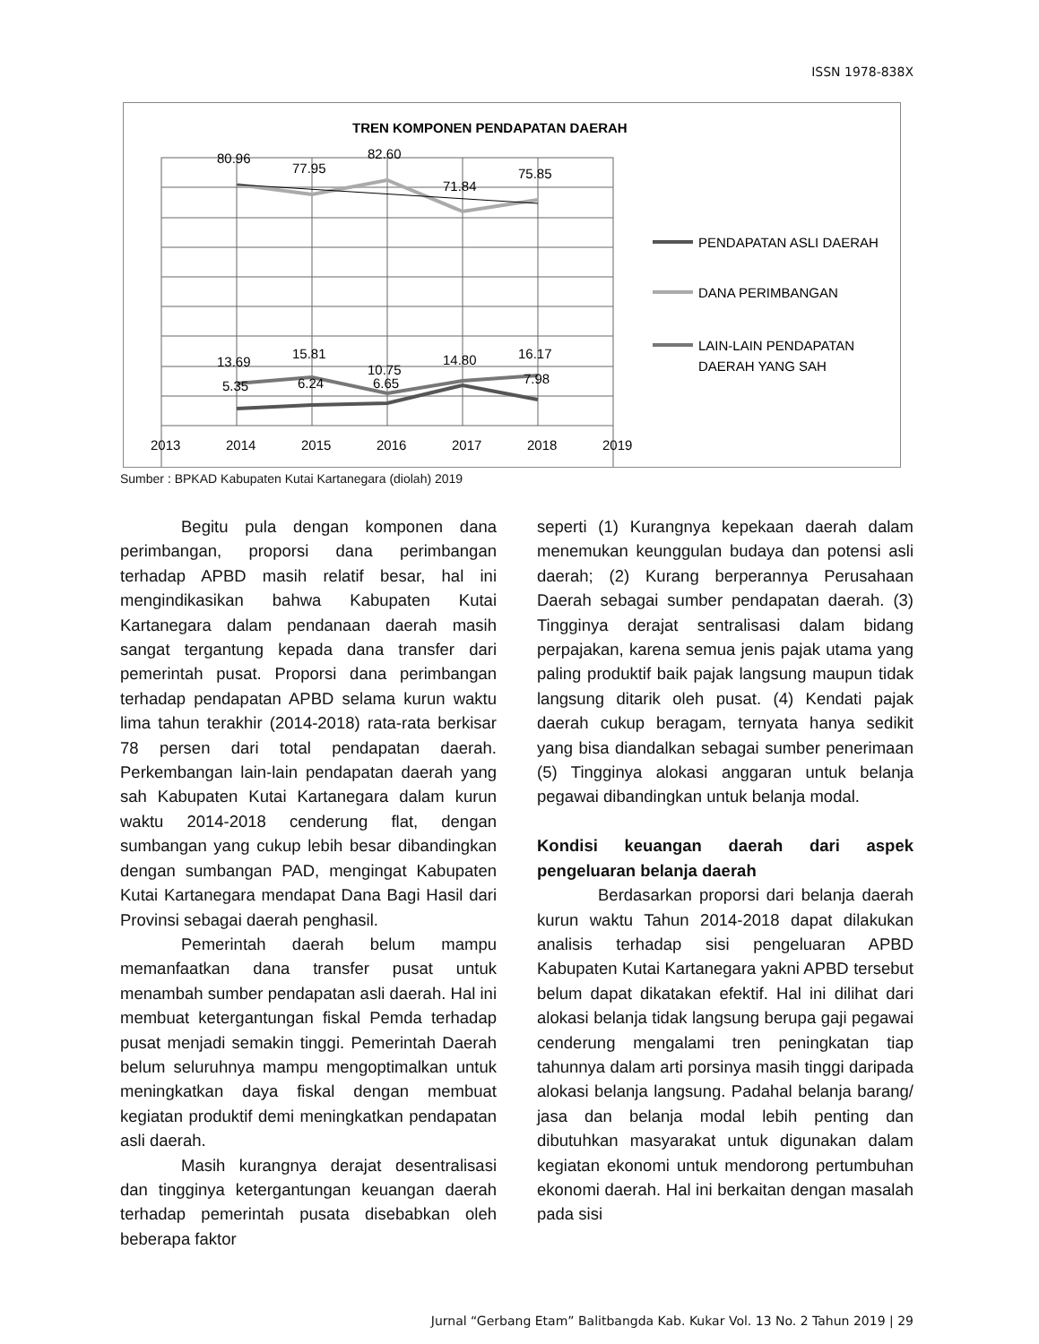ISSN 1978-838X
TREN KOMPONEN PENDAPATAN DAERAH
80.96
77.95
82.60
71.84
75.85
13.69
15.81
10.75
14.80
16.17
5.35
6.24
6.65
7.98
2013
2014
2015
2016
2017
2018
2019
PENDAPATAN ASLI DAERAH
DANA PERIMBANGAN
LAIN-LAIN PENDAPATAN
DAERAH YANG SAH
Sumber : BPKAD Kabupaten Kutai Kartanegara (diolah) 2019
Begitu pula dengan komponen dana perimbangan, proporsi dana perimbangan terhadap APBD masih relatif besar, hal ini mengindikasikan bahwa Kabupaten Kutai Kartanegara dalam pendanaan daerah masih sangat tergantung kepada dana transfer dari pemerintah pusat. Proporsi dana perimbangan terhadap pendapatan APBD selama kurun waktu lima tahun terakhir (2014-2018) rata-rata berkisar 78 persen dari total pendapatan daerah. Perkembangan lain-lain pendapatan daerah yang sah Kabupaten Kutai Kartanegara dalam kurun waktu 2014-2018 cenderung flat, dengan sumbangan yang cukup lebih besar dibandingkan dengan sumbangan PAD, mengingat Kabupaten Kutai Kartanegara mendapat Dana Bagi Hasil dari Provinsi sebagai daerah penghasil.
Pemerintah daerah belum mampu memanfaatkan dana transfer pusat untuk menambah sumber pendapatan asli daerah. Hal ini membuat ketergantungan fiskal Pemda terhadap pusat menjadi semakin tinggi. Pemerintah Daerah belum seluruhnya mampu mengoptimalkan untuk meningkatkan daya fiskal dengan membuat kegiatan produktif demi meningkatkan pendapatan asli daerah.
Masih kurangnya derajat desentralisasi dan tingginya ketergantungan keuangan daerah terhadap pemerintah pusata disebabkan oleh beberapa faktor
seperti (1) Kurangnya kepekaan daerah dalam menemukan keunggulan budaya dan potensi asli daerah; (2) Kurang berperannya Perusahaan Daerah sebagai sumber pendapatan daerah. (3) Tingginya derajat sentralisasi dalam bidang perpajakan, karena semua jenis pajak utama yang paling produktif baik pajak langsung maupun tidak langsung ditarik oleh pusat. (4) Kendati pajak daerah cukup beragam, ternyata hanya sedikit yang bisa diandalkan sebagai sumber penerimaan (5) Tingginya alokasi anggaran untuk belanja pegawai dibandingkan untuk belanja modal.
Kondisi keuangan daerah dari aspek pengeluaran belanja daerah
Berdasarkan proporsi dari belanja daerah kurun waktu Tahun 2014-2018 dapat dilakukan analisis terhadap sisi pengeluaran APBD Kabupaten Kutai Kartanegara yakni APBD tersebut belum dapat dikatakan efektif. Hal ini dilihat dari alokasi belanja tidak langsung berupa gaji pegawai cenderung mengalami tren peningkatan tiap tahunnya dalam arti porsinya masih tinggi daripada alokasi belanja langsung. Padahal belanja barang/ jasa dan belanja modal lebih penting dan dibutuhkan masyarakat untuk digunakan dalam kegiatan ekonomi untuk mendorong pertumbuhan ekonomi daerah. Hal ini berkaitan dengan masalah pada sisi
Jurnal “Gerbang Etam” Balitbangda Kab. Kukar Vol. 13 No. 2 Tahun 2019 | 29